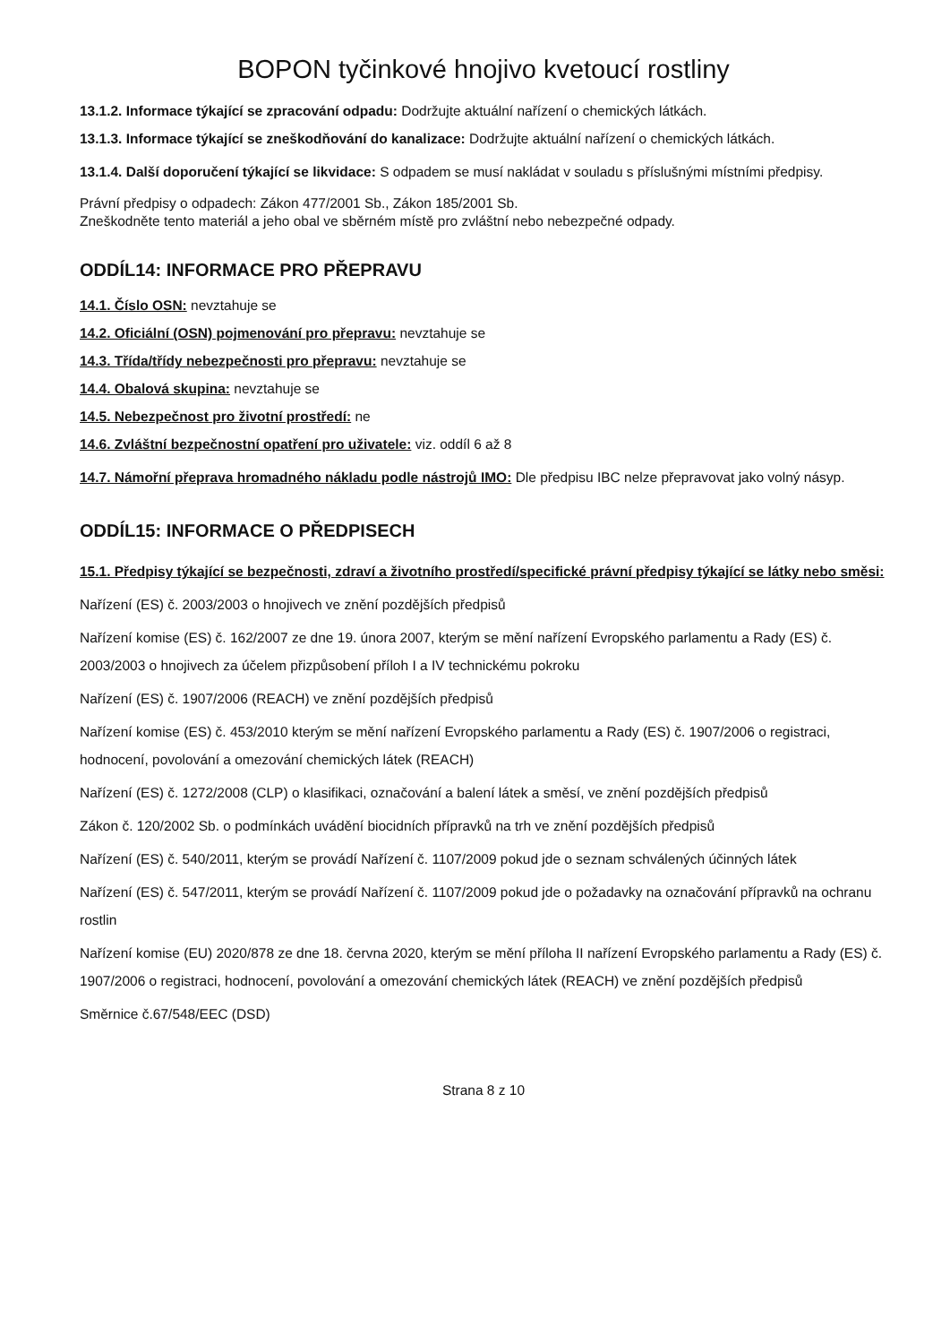BOPON tyčinkové hnojivo kvetoucí rostliny
13.1.2. Informace týkající se zpracování odpadu: Dodržujte aktuální nařízení o chemických látkách.
13.1.3. Informace týkající se zneškodňování do kanalizace: Dodržujte aktuální nařízení o chemických látkách.
13.1.4. Další doporučení týkající se likvidace: S odpadem se musí nakládat v souladu s příslušnými místními předpisy.
Právní předpisy o odpadech: Zákon 477/2001 Sb., Zákon 185/2001 Sb.
Zneškodněte tento materiál a jeho obal ve sběrném místě pro zvláštní nebo nebezpečné odpady.
ODDÍL14: INFORMACE PRO PŘEPRAVU
14.1. Číslo OSN: nevztahuje se
14.2. Oficiální (OSN) pojmenování pro přepravu: nevztahuje se
14.3. Třída/třídy nebezpečnosti pro přepravu: nevztahuje se
14.4. Obalová skupina: nevztahuje se
14.5. Nebezpečnost pro životní prostředí: ne
14.6. Zvláštní bezpečnostní opatření pro uživatele: viz. oddíl 6 až 8
14.7. Námořní přeprava hromadného nákladu podle nástrojů IMO: Dle předpisu IBC nelze přepravovat jako volný násyp.
ODDÍL15: INFORMACE O PŘEDPISECH
15.1. Předpisy týkající se bezpečnosti, zdraví a životního prostředí/specifické právní předpisy týkající se látky nebo směsi:
Nařízení (ES) č. 2003/2003 o hnojivech ve znění pozdějších předpisů
Nařízení komise (ES) č. 162/2007 ze dne 19. února 2007, kterým se mění nařízení Evropského parlamentu a Rady (ES) č. 2003/2003 o hnojivech za účelem přizpůsobení příloh I a IV technickému pokroku
Nařízení (ES) č. 1907/2006 (REACH) ve znění pozdějších předpisů
Nařízení komise (ES) č. 453/2010 kterým se mění nařízení Evropského parlamentu a Rady (ES) č. 1907/2006 o registraci, hodnocení, povolování a omezování chemických látek (REACH)
Nařízení (ES) č. 1272/2008 (CLP) o klasifikaci, označování a balení látek a směsí, ve znění pozdějších předpisů
Zákon č. 120/2002 Sb. o podmínkách uvádění biocidních přípravků na trh ve znění pozdějších předpisů
Nařízení (ES) č. 540/2011, kterým se provádí Nařízení č. 1107/2009 pokud jde o seznam schválených účinných látek
Nařízení (ES) č. 547/2011, kterým se provádí Nařízení č. 1107/2009 pokud jde o požadavky na označování přípravků na ochranu rostlin
Nařízení komise (EU) 2020/878 ze dne 18. června 2020, kterým se mění příloha II nařízení Evropského parlamentu a Rady (ES) č. 1907/2006 o registraci, hodnocení, povolování a omezování chemických látek (REACH) ve znění pozdějších předpisů
Směrnice č.67/548/EEC (DSD)
Strana 8 z 10